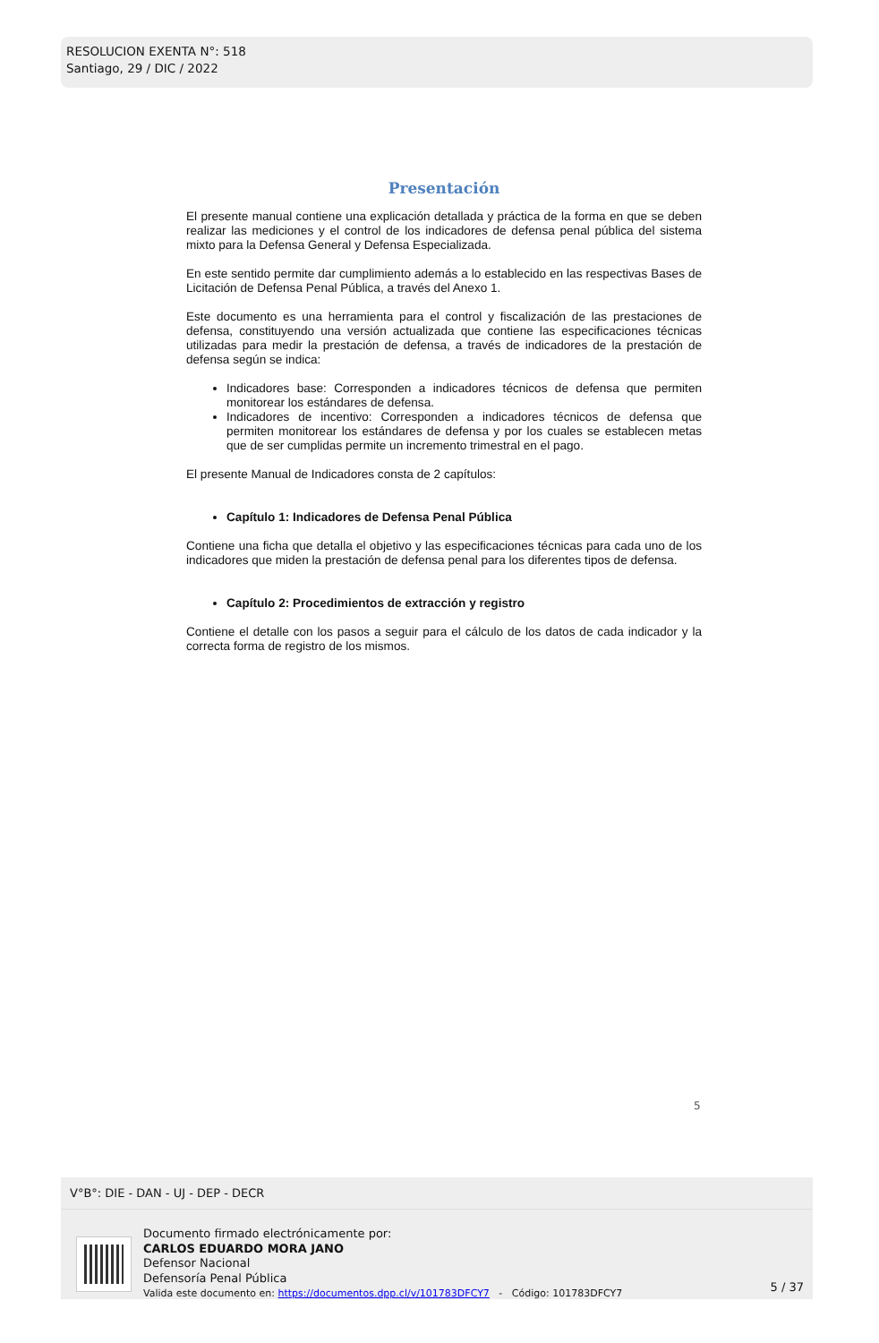RESOLUCION EXENTA N°: 518
Santiago, 29 / DIC / 2022
Presentación
El presente manual contiene una explicación detallada y práctica de la forma en que se deben realizar las mediciones y el control de los indicadores de defensa penal pública del sistema mixto para la Defensa General y Defensa Especializada.
En este sentido permite dar cumplimiento además a lo establecido en las respectivas Bases de Licitación de Defensa Penal Pública, a través del Anexo 1.
Este documento es una herramienta para el control y fiscalización de las prestaciones de defensa, constituyendo una versión actualizada que contiene las especificaciones técnicas utilizadas para medir la prestación de defensa, a través de indicadores de la prestación de defensa según se indica:
Indicadores base: Corresponden a indicadores técnicos de defensa que permiten monitorear los estándares de defensa.
Indicadores de incentivo: Corresponden a indicadores técnicos de defensa que permiten monitorear los estándares de defensa y por los cuales se establecen metas que de ser cumplidas permite un incremento trimestral en el pago.
El presente Manual de Indicadores consta de 2 capítulos:
Capítulo 1: Indicadores de Defensa Penal Pública
Contiene una ficha que detalla el objetivo y las especificaciones técnicas para cada uno de los indicadores que miden la prestación de defensa penal para los diferentes tipos de defensa.
Capítulo 2: Procedimientos de extracción y registro
Contiene el detalle con los pasos a seguir para el cálculo de los datos de cada indicador y la correcta forma de registro de los mismos.
5
V°B°: DIE - DAN - UJ - DEP - DECR
Documento firmado electrónicamente por:
CARLOS EDUARDO MORA JANO
Defensor Nacional
Defensoría Penal Pública
Valida este documento en: https://documentos.dpp.cl/v/101783DFCY7 - Código: 101783DFCY7
5 / 37